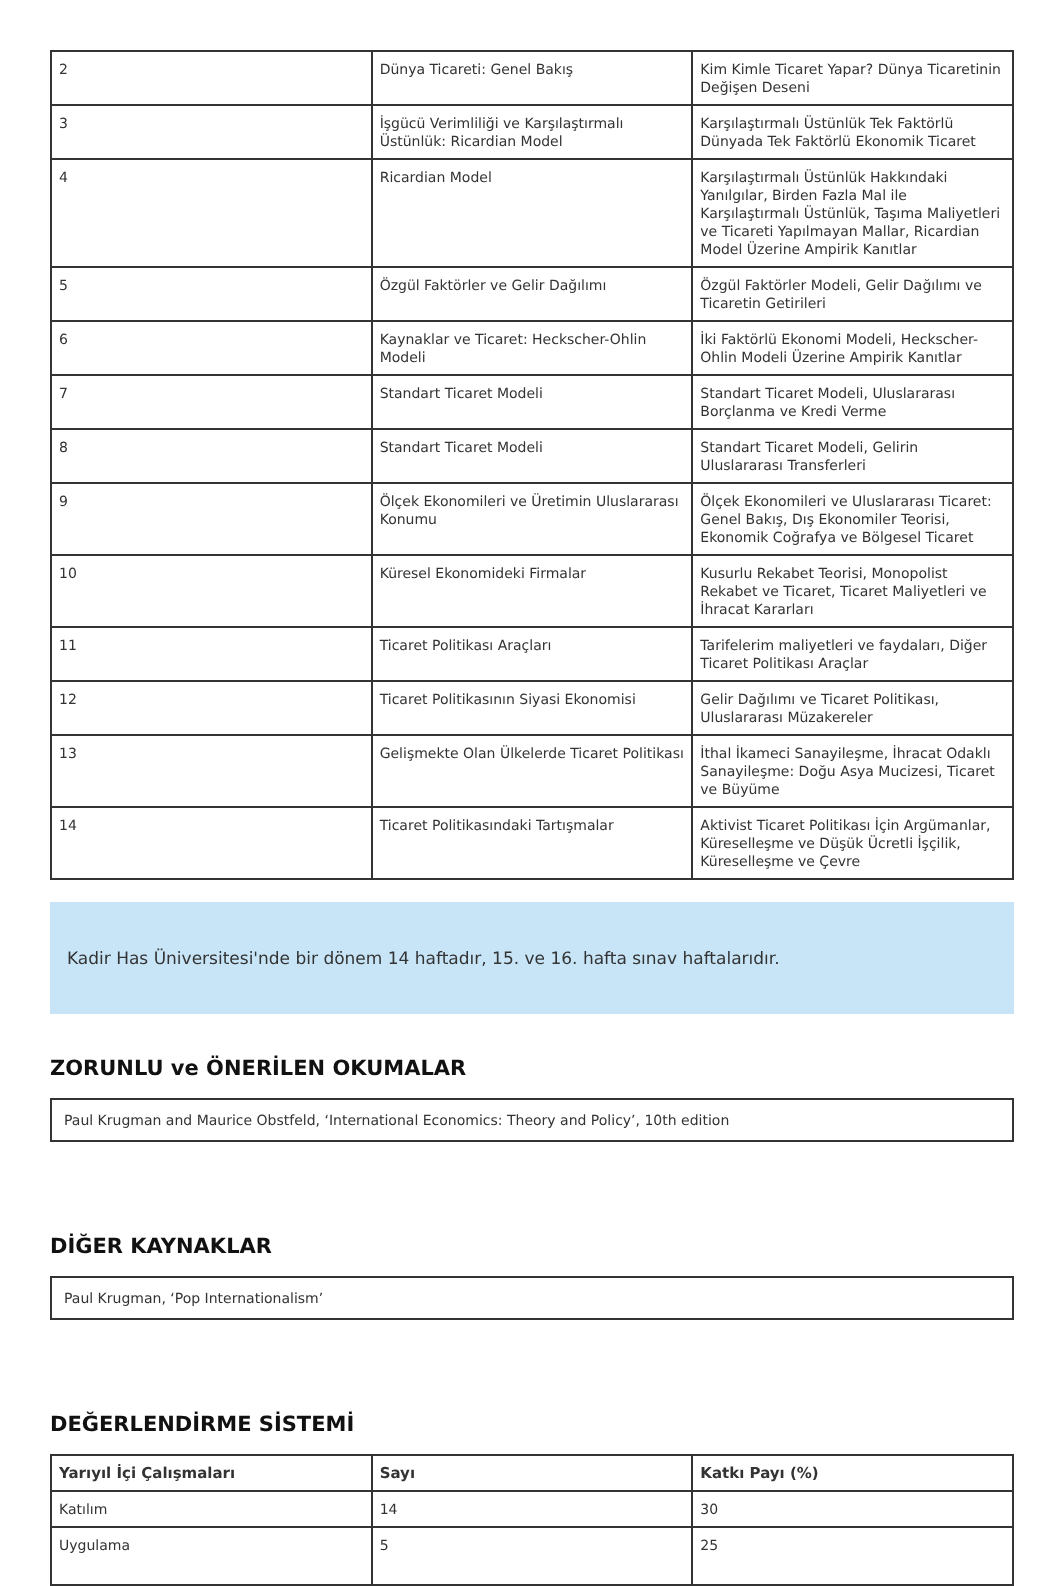| 2 | Dünya Ticareti: Genel Bakış | Kim Kimle Ticaret Yapar? Dünya Ticaretinin Değişen Deseni |
| 3 | İşgücü Verimliliği ve Karşılaştırmalı Üstünlük: Ricardian Model | Karşılaştırmalı Üstünlük Tek Faktörlü Dünyada Tek Faktörlü Ekonomik Ticaret |
| 4 | Ricardian Model | Karşılaştırmalı Üstünlük Hakkındaki Yanılgılar, Birden Fazla Mal ile Karşılaştırmalı Üstünlük, Taşıma Maliyetleri ve Ticareti Yapılmayan Mallar, Ricardian Model Üzerine Ampirik Kanıtlar |
| 5 | Özgül Faktörler ve Gelir Dağılımı | Özgül Faktörler Modeli, Gelir Dağılımı ve Ticaretin Getirileri |
| 6 | Kaynaklar ve Ticaret: Heckscher-Ohlin Modeli | İki Faktörlü Ekonomi Modeli, Heckscher-Ohlin Modeli Üzerine Ampirik Kanıtlar |
| 7 | Standart Ticaret Modeli | Standart Ticaret Modeli, Uluslararası Borçlanma ve Kredi Verme |
| 8 | Standart Ticaret Modeli | Standart Ticaret Modeli, Gelirin Uluslararası Transferleri |
| 9 | Ölçek Ekonomileri ve Üretimin Uluslararası Konumu | Ölçek Ekonomileri ve Uluslararası Ticaret: Genel Bakış, Dış Ekonomiler Teorisi, Ekonomik Coğrafya ve Bölgesel Ticaret |
| 10 | Küresel Ekonomideki Firmalar | Kusurlu Rekabet Teorisi, Monopolist Rekabet ve Ticaret, Ticaret Maliyetleri ve İhracat Kararları |
| 11 | Ticaret Politikası Araçları | Tarifelerim maliyetleri ve faydaları, Diğer Ticaret Politikası Araçlar |
| 12 | Ticaret Politikasının Siyasi Ekonomisi | Gelir Dağılımı ve Ticaret Politikası, Uluslararası Müzakereler |
| 13 | Gelişmekte Olan Ülkelerde Ticaret Politikası | İthal İkameci Sanayileşme, İhracat Odaklı Sanayileşme: Doğu Asya Mucizesi, Ticaret ve Büyüme |
| 14 | Ticaret Politikasındaki Tartışmalar | Aktivist Ticaret Politikası İçin Argümanlar, Küreselleşme ve Düşük Ücretli İşçilik, Küreselleşme ve Çevre |
Kadir Has Üniversitesi'nde bir dönem 14 haftadır, 15. ve 16. hafta sınav haftalarıdır.
ZORUNLU ve ÖNERİLEN OKUMALAR
Paul Krugman and Maurice Obstfeld, ‘International Economics: Theory and Policy’, 10th edition
DİĞER KAYNAKLAR
Paul Krugman, ‘Pop Internationalism’
DEĞERLENDİRME SİSTEMİ
| Yarıyıl İçi Çalışmaları | Sayı | Katkı Payı (%) |
| --- | --- | --- |
| Katılım | 14 | 30 |
| Uygulama | 5 | 25 |